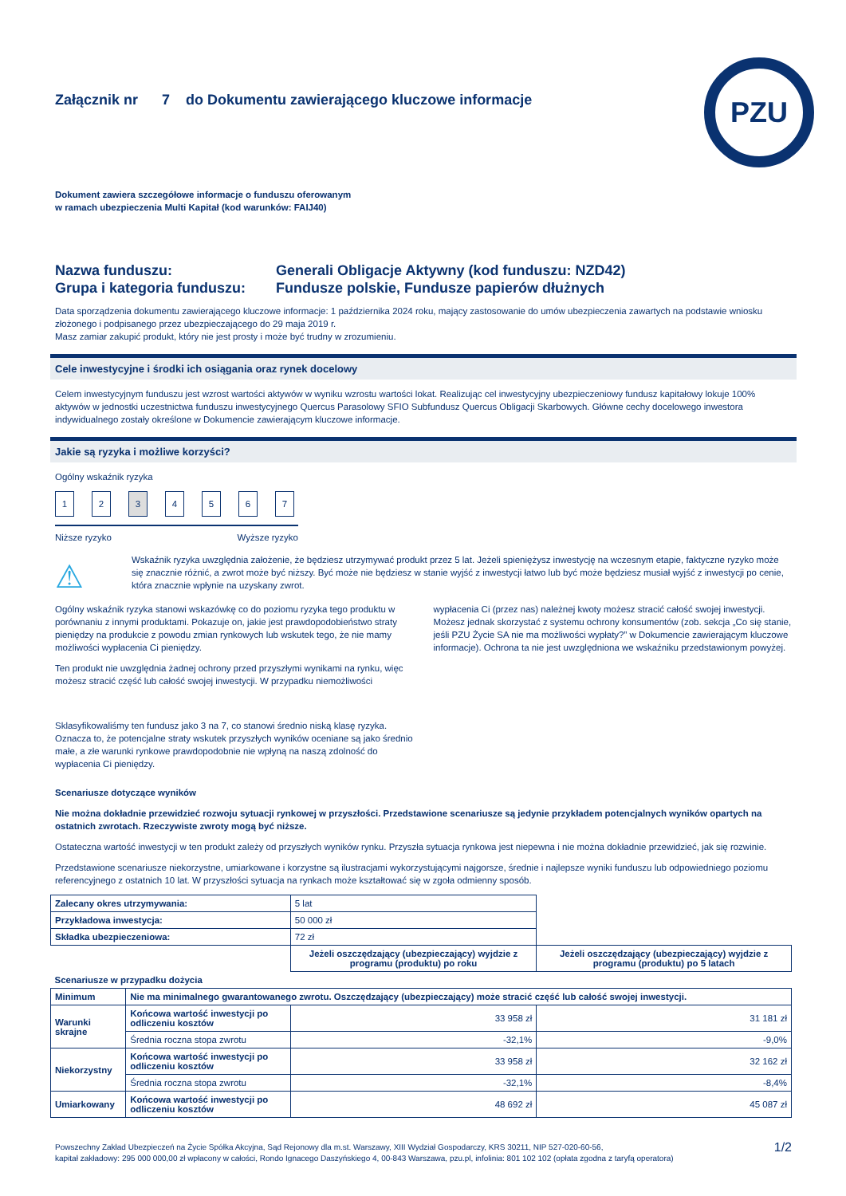PZU
Załącznik nr 7 do Dokumentu zawierającego kluczowe informacje
Dokument zawiera szczegółowe informacje o funduszu oferowanym
w ramach ubezpieczenia Multi Kapitał (kod warunków: FAIJ40)
Nazwa funduszu:
Grupa i kategoria funduszu:
Generali Obligacje Aktywny (kod funduszu: NZD42)
Fundusze polskie, Fundusze papierów dłużnych
Data sporządzenia dokumentu zawierającego kluczowe informacje: 1 października 2024 roku, mający zastosowanie do umów ubezpieczenia zawartych na podstawie wniosku złożonego i podpisanego przez ubezpieczającego do 29 maja 2019 r.
Masz zamiar zakupić produkt, który nie jest prosty i może być trudny w zrozumieniu.
Cele inwestycyjne i środki ich osiągania oraz rynek docelowy
Celem inwestycyjnym funduszu jest wzrost wartości aktywów w wyniku wzrostu wartości lokat. Realizując cel inwestycyjny ubezpieczeniowy fundusz kapitałowy lokuje 100% aktywów w jednostki uczestnictwa funduszu inwestycyjnego Quercus Parasolowy SFIO Subfundusz Quercus Obligacji Skarbowych. Główne cechy docelowego inwestora indywidualnego zostały określone w Dokumencie zawierającym kluczowe informacje.
Jakie są ryzyka i możliwe korzyści?
Ogólny wskaźnik ryzyka
1234567
Niższe ryzyko Wyższe ryzyko
⚠
Wskaźnik ryzyka uwzględnia założenie, że będziesz utrzymywać produkt przez 5 lat. Jeżeli spieniężysz inwestycję na wczesnym etapie, faktyczne ryzyko może się znacznie różnić, a zwrot może być niższy. Być może nie będziesz w stanie wyjść z inwestycji łatwo lub być może będziesz musiał wyjść z inwestycji po cenie, która znacznie wpłynie na uzyskany zwrot.
Ogólny wskaźnik ryzyka stanowi wskazówkę co do poziomu ryzyka tego produktu w porównaniu z innymi produktami. Pokazuje on, jakie jest prawdopodobieństwo straty pieniędzy na produkcie z powodu zmian rynkowych lub wskutek tego, że nie mamy możliwości wypłacenia Ci pieniędzy.
Ten produkt nie uwzględnia żadnej ochrony przed przyszłymi wynikami na rynku, więc możesz stracić część lub całość swojej inwestycji. W przypadku niemożliwości
Sklasyfikowaliśmy ten fundusz jako 3 na 7, co stanowi średnio niską klasę ryzyka. Oznacza to, że potencjalne straty wskutek przyszłych wyników oceniane są jako średnio małe, a złe warunki rynkowe prawdopodobnie nie wpłyną na naszą zdolność do wypłacenia Ci pieniędzy.
wypłacenia Ci (przez nas) należnej kwoty możesz stracić całość swojej inwestycji. Możesz jednak skorzystać z systemu ochrony konsumentów (zob. sekcja „Co się stanie, jeśli PZU Życie SA nie ma możliwości wypłaty?” w Dokumencie zawierającym kluczowe informacje). Ochrona ta nie jest uwzględniona we wskaźniku przedstawionym powyżej.
Scenariusze dotyczące wyników
Nie można dokładnie przewidzieć rozwoju sytuacji rynkowej w przyszłości. Przedstawione scenariusze są jedynie przykładem potencjalnych wyników opartych na ostatnich zwrotach. Rzeczywiste zwroty mogą być niższe.
Ostateczna wartość inwestycji w ten produkt zależy od przyszłych wyników rynku. Przyszła sytuacja rynkowa jest niepewna i nie można dokładnie przewidzieć, jak się rozwinie.
Przedstawione scenariusze niekorzystne, umiarkowane i korzystne są ilustracjami wykorzystującymi najgorsze, średnie i najlepsze wyniki funduszu lub odpowiedniego poziomu referencyjnego z ostatnich 10 lat. W przyszłości sytuacja na rynkach może kształtować się w zgoła odmienny sposób.
| Zalecany okres utrzymywania: | | 5 lat | |
| Przykładowa inwestycja: | | 50 000 zł | |
| Składka ubezpieczeniowa: | | 72 zł | |
| | | Jeżeli oszczędzający (ubezpieczający) wyjdzie z programu (produktu) po roku | Jeżeli oszczędzający (ubezpieczający) wyjdzie z programu (produktu) po 5 latach |
| Scenariusze w przypadku dożycia | | | |
| Minimum | Nie ma minimalnego gwarantowanego zwrotu. Oszczędzający (ubezpieczający) może stracić część lub całość swojej inwestycji. | | |
| Warunki skrajne | Końcowa wartość inwestycji po odliczeniu kosztów | 33 958 zł | 31 181 zł |
| | Średnia roczna stopa zwrotu | -32,1% | -9,0% |
| Niekorzystny | Końcowa wartość inwestycji po odliczeniu kosztów | 33 958 zł | 32 162 zł |
| | Średnia roczna stopa zwrotu | -32,1% | -8,4% |
| Umiarkowany | Końcowa wartość inwestycji po odliczeniu kosztów | 48 692 zł | 45 087 zł |
Powszechny Zakład Ubezpieczeń na Życie Spółka Akcyjna, Sąd Rejonowy dla m.st. Warszawy, XIII Wydział Gospodarczy, KRS 30211, NIP 527-020-60-56,
kapitał zakładowy: 295 000 000,00 zł wpłacony w całości, Rondo Ignacego Daszyńskiego 4, 00-843 Warszawa, pzu.pl, infolinia: 801 102 102 (opłata zgodna z taryfą operatora)
1/2